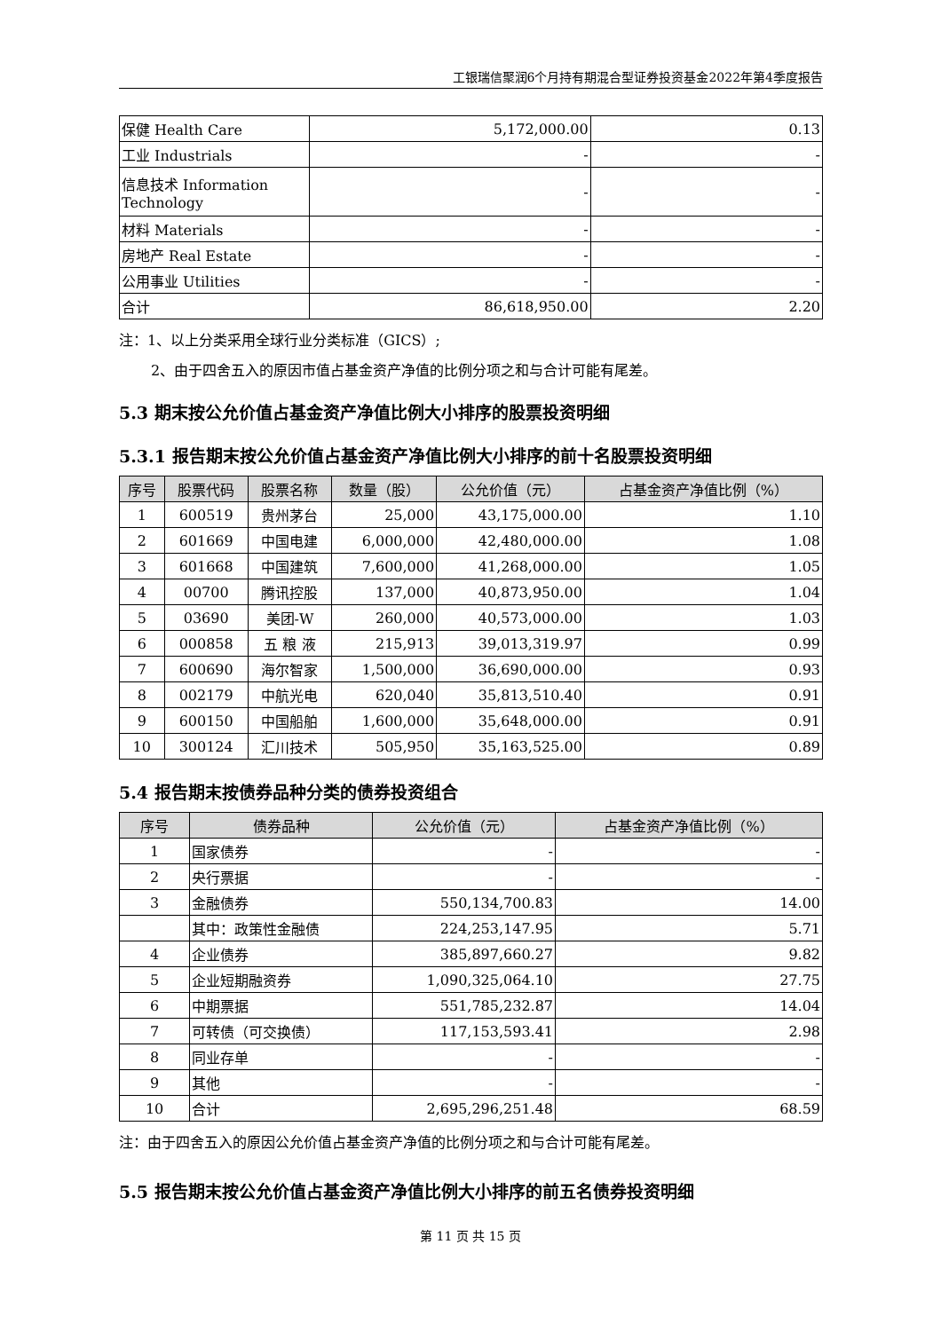工银瑞信聚润6个月持有期混合型证券投资基金2022年第4季度报告
| 保健 Health Care | 5,172,000.00 | 0.13 |
| 工业 Industrials | - | - |
| 信息技术 Information Technology | - | - |
| 材料 Materials | - | - |
| 房地产 Real Estate | - | - |
| 公用事业 Utilities | - | - |
| 合计 | 86,618,950.00 | 2.20 |
注：1、以上分类采用全球行业分类标准（GICS）;
2、由于四舍五入的原因市值占基金资产净值的比例分项之和与合计可能有尾差。
5.3 期末按公允价值占基金资产净值比例大小排序的股票投资明细
5.3.1 报告期末按公允价值占基金资产净值比例大小排序的前十名股票投资明细
| 序号 | 股票代码 | 股票名称 | 数量（股） | 公允价值（元） | 占基金资产净值比例（%） |
| --- | --- | --- | --- | --- | --- |
| 1 | 600519 | 贵州茅台 | 25,000 | 43,175,000.00 | 1.10 |
| 2 | 601669 | 中国电建 | 6,000,000 | 42,480,000.00 | 1.08 |
| 3 | 601668 | 中国建筑 | 7,600,000 | 41,268,000.00 | 1.05 |
| 4 | 00700 | 腾讯控股 | 137,000 | 40,873,950.00 | 1.04 |
| 5 | 03690 | 美团-W | 260,000 | 40,573,000.00 | 1.03 |
| 6 | 000858 | 五 粮 液 | 215,913 | 39,013,319.97 | 0.99 |
| 7 | 600690 | 海尔智家 | 1,500,000 | 36,690,000.00 | 0.93 |
| 8 | 002179 | 中航光电 | 620,040 | 35,813,510.40 | 0.91 |
| 9 | 600150 | 中国船舶 | 1,600,000 | 35,648,000.00 | 0.91 |
| 10 | 300124 | 汇川技术 | 505,950 | 35,163,525.00 | 0.89 |
5.4 报告期末按债券品种分类的债券投资组合
| 序号 | 债券品种 | 公允价值（元） | 占基金资产净值比例（%） |
| --- | --- | --- | --- |
| 1 | 国家债券 | - | - |
| 2 | 央行票据 | - | - |
| 3 | 金融债券 | 550,134,700.83 | 14.00 |
| | 其中：政策性金融债 | 224,253,147.95 | 5.71 |
| 4 | 企业债券 | 385,897,660.27 | 9.82 |
| 5 | 企业短期融资券 | 1,090,325,064.10 | 27.75 |
| 6 | 中期票据 | 551,785,232.87 | 14.04 |
| 7 | 可转债（可交换债） | 117,153,593.41 | 2.98 |
| 8 | 同业存单 | - | - |
| 9 | 其他 | - | - |
| 10 | 合计 | 2,695,296,251.48 | 68.59 |
注：由于四舍五入的原因公允价值占基金资产净值的比例分项之和与合计可能有尾差。
5.5 报告期末按公允价值占基金资产净值比例大小排序的前五名债券投资明细
第 11 页 共 15 页